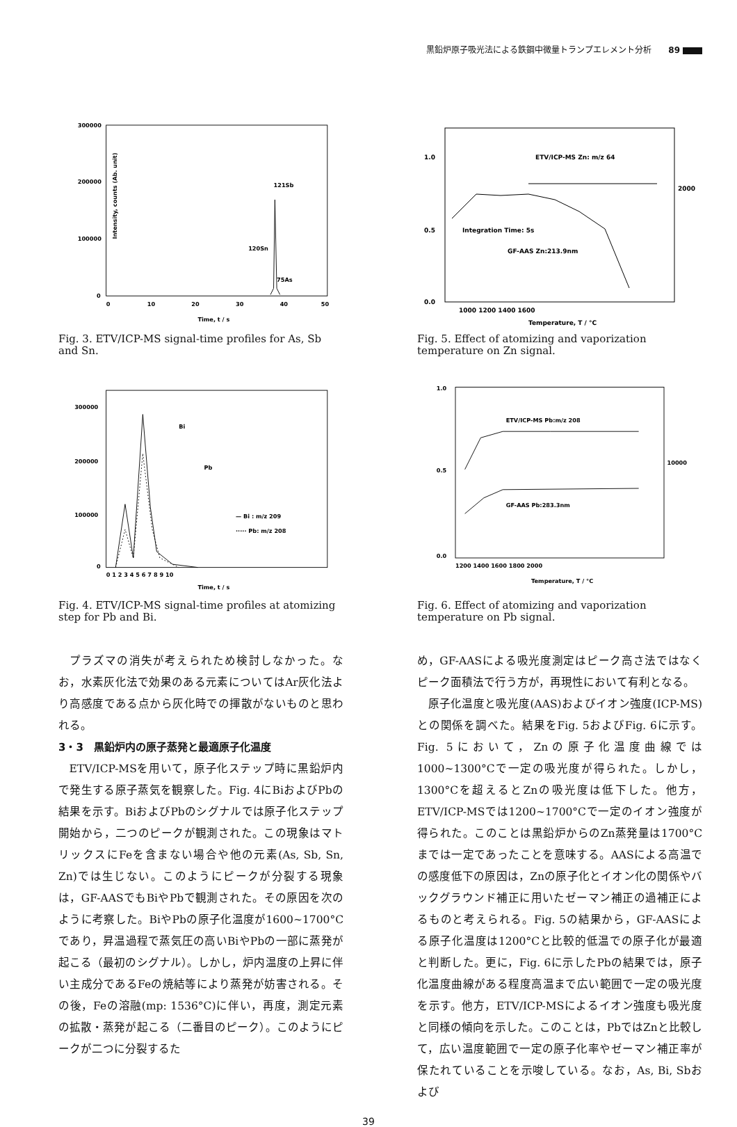黒鉛炉原子吸光法による鉄鋼中微量トランプエレメント分析 89
300000
200000
100000
0
121Sb
120Sn
75As
0
10
20
30
40
50
Time, t / s
Intensity, counts (Ab. unit)
Fig. 3. ETV/ICP-MS signal-time profiles for As, Sb and Sn.
300000
200000
100000
0
Bi
Pb
— Bi : m/z 209
····· Pb: m/z 208
0 1 2 3 4 5 6 7 8 9 10
Time, t / s
Fig. 4. ETV/ICP-MS signal-time profiles at atomizing step for Pb and Bi.
プラズマの消失が考えられため検討しなかった。なお，水素灰化法で効果のある元素についてはAr灰化法より高感度である点から灰化時での揮散がないものと思われる。
3・3　黒鉛炉内の原子蒸発と最適原子化温度
ETV/ICP-MSを用いて，原子化ステップ時に黒鉛炉内で発生する原子蒸気を観察した。Fig. 4にBiおよびPbの結果を示す。BiおよびPbのシグナルでは原子化ステップ開始から，二つのピークが観測された。この現象はマトリックスにFeを含まない場合や他の元素(As, Sb, Sn, Zn)では生じない。このようにピークが分裂する現象は，GF-AASでもBiやPbで観測された。その原因を次のように考察した。BiやPbの原子化温度が1600~1700°Cであり，昇温過程で蒸気圧の高いBiやPbの一部に蒸発が起こる（最初のシグナル）。しかし，炉内温度の上昇に伴い主成分であるFeの焼結等により蒸発が妨害される。その後，Feの溶融(mp: 1536°C)に伴い，再度，測定元素の拡散・蒸発が起こる（二番目のピーク）。このようにピークが二つに分裂するた
1.0
0.5
0.0
2000
ETV/ICP-MS Zn: m/z 64
Integration Time: 5s
GF-AAS Zn:213.9nm
1000 1200 1400 1600
Temperature, T / °C
Fig. 5. Effect of atomizing and vaporization temperature on Zn signal.
1.0
0.5
0.0
10000
ETV/ICP-MS Pb:m/z 208
GF-AAS Pb:283.3nm
1200 1400 1600 1800 2000
Temperature, T / °C
Fig. 6. Effect of atomizing and vaporization temperature on Pb signal.
め，GF-AASによる吸光度測定はピーク高さ法ではなくピーク面積法で行う方が，再現性において有利となる。
原子化温度と吸光度(AAS)およびイオン強度(ICP-MS)との関係を調べた。結果をFig. 5およびFig. 6に示す。Fig. 5において，Znの原子化温度曲線では1000~1300°Cで一定の吸光度が得られた。しかし，1300°Cを超えるとZnの吸光度は低下した。他方，ETV/ICP-MSでは1200~1700°Cで一定のイオン強度が得られた。このことは黒鉛炉からのZn蒸発量は1700°Cまでは一定であったことを意味する。AASによる高温での感度低下の原因は，Znの原子化とイオン化の関係やバックグラウンド補正に用いたゼーマン補正の過補正によるものと考えられる。Fig. 5の結果から，GF-AASによる原子化温度は1200°Cと比較的低温での原子化が最適と判断した。更に，Fig. 6に示したPbの結果では，原子化温度曲線がある程度高温まで広い範囲で一定の吸光度を示す。他方，ETV/ICP-MSによるイオン強度も吸光度と同様の傾向を示した。このことは，PbではZnと比較して，広い温度範囲で一定の原子化率やゼーマン補正率が保たれていることを示唆している。なお，As, Bi, Sbおよび
39